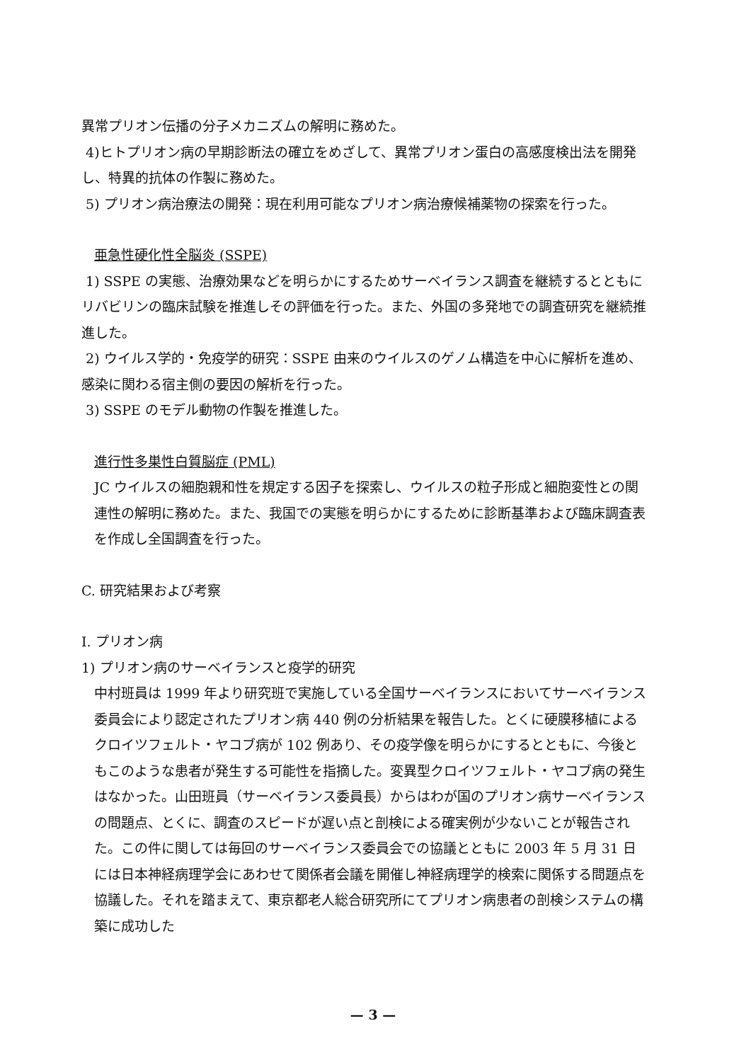異常プリオン伝播の分子メカニズムの解明に務めた。
4)ヒトプリオン病の早期診断法の確立をめざして、異常プリオン蛋白の高感度検出法を開発し、特異的抗体の作製に務めた。
5) プリオン病治療法の開発：現在利用可能なプリオン病治療候補薬物の探索を行った。
亜急性硬化性全脳炎 (SSPE)
1) SSPE の実態、治療効果などを明らかにするためサーベイランス調査を継続するとともにリバビリンの臨床試験を推進しその評価を行った。また、外国の多発地での調査研究を継続推進した。
2) ウイルス学的・免疫学的研究：SSPE 由来のウイルスのゲノム構造を中心に解析を進め、感染に関わる宿主側の要因の解析を行った。
3) SSPE のモデル動物の作製を推進した。
進行性多巣性白質脳症 (PML)
JC ウイルスの細胞親和性を規定する因子を探索し、ウイルスの粒子形成と細胞変性との関連性の解明に務めた。また、我国での実態を明らかにするために診断基準および臨床調査表を作成し全国調査を行った。
C. 研究結果および考察
I. プリオン病
1) プリオン病のサーベイランスと疫学的研究
中村班員は 1999 年より研究班で実施している全国サーベイランスにおいてサーベイランス委員会により認定されたプリオン病 440 例の分析結果を報告した。とくに硬膜移植によるクロイツフェルト・ヤコブ病が 102 例あり、その疫学像を明らかにするとともに、今後ともこのような患者が発生する可能性を指摘した。変異型クロイツフェルト・ヤコブ病の発生はなかった。山田班員（サーベイランス委員長）からはわが国のプリオン病サーベイランスの問題点、とくに、調査のスピードが遅い点と剖検による確実例が少ないことが報告された。この件に関しては毎回のサーベイランス委員会での協議とともに 2003 年 5 月 31 日には日本神経病理学会にあわせて関係者会議を開催し神経病理学的検索に関係する問題点を協議した。それを踏まえて、東京都老人総合研究所にてプリオン病患者の剖検システムの構築に成功した
— 3 —